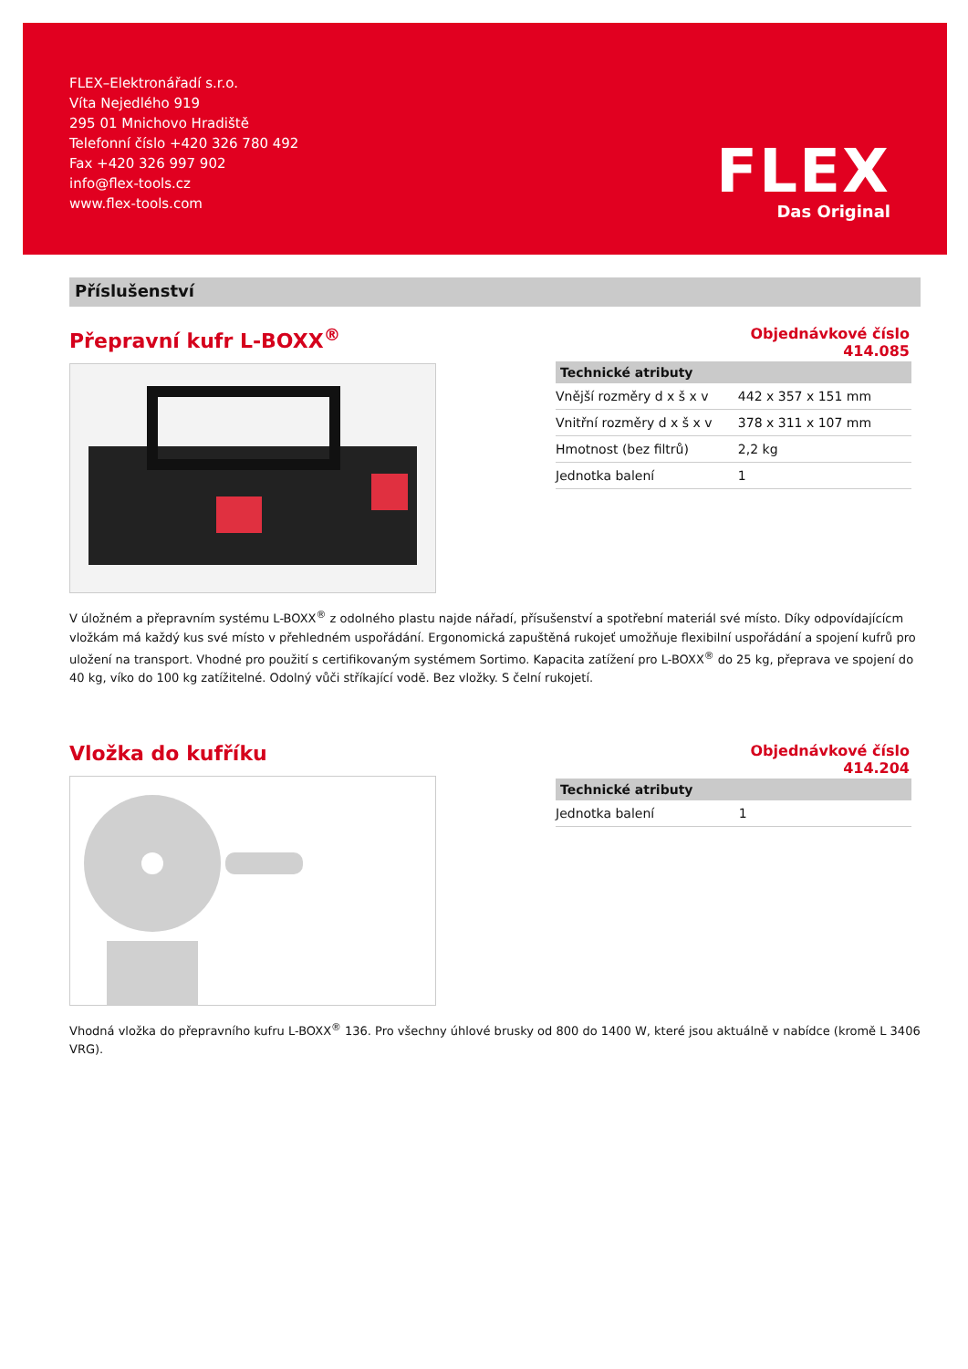FLEX–Elektronářadí s.r.o.
Víta Nejedlého 919
295 01 Mnichovo Hradiště
Telefonní číslo +420 326 780 492
Fax +420 326 997 902
info@flex-tools.cz
www.flex-tools.com
FLEX
Das Original
Příslušenství
Přepravní kufr L-BOXX<sup>®</sup>
Objednávkové číslo
414.085
| Technické atributy | |
| --- | --- |
| Vnější rozměry d x š x v | 442 x 357 x 151 mm |
| Vnitřní rozměry d x š x v | 378 x 311 x 107 mm |
| Hmotnost (bez filtrů) | 2,2 kg |
| Jednotka balení | 1 |
V úložném a přepravním systému L-BOXX<sup>®</sup> z odolného plastu najde nářadí, přísušenství a spotřební materiál své místo. Díky odpovídajícícm vložkám má každý kus své místo v přehledném uspořádání. Ergonomická zapuštěná rukojeť umožňuje flexibilní uspořádání a spojení kufrů pro uložení na transport. Vhodné pro použití s certifikovaným systémem Sortimo. Kapacita zatížení pro L-BOXX<sup>®</sup> do 25 kg, přeprava ve spojení do 40 kg, víko do 100 kg zatížitelné. Odolný vůči stříkající vodě. Bez vložky. S čelní rukojetí.
Vložka do kufříku
Objednávkové číslo
414.204
| Technické atributy | |
| --- | --- |
| Jednotka balení | 1 |
Vhodná vložka do přepravního kufru L-BOXX<sup>®</sup> 136. Pro všechny úhlové brusky od 800 do 1400 W, které jsou aktuálně v nabídce (kromě L 3406 VRG).